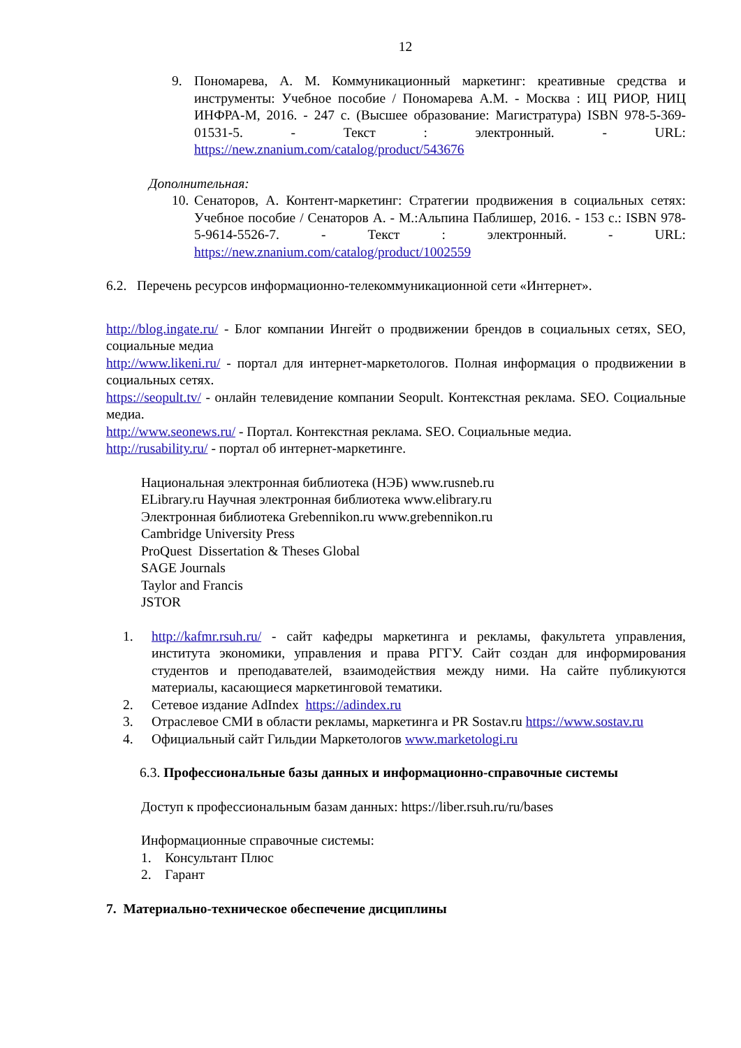12
9. Пономарева, А. М. Коммуникационный маркетинг: креативные средства и инструменты: Учебное пособие / Пономарева А.М. - Москва : ИЦ РИОР, НИЦ ИНФРА-М, 2016. - 247 с. (Высшее образование: Магистратура) ISBN 978-5-369-01531-5. - Текст : электронный. - URL: https://new.znanium.com/catalog/product/543676
Дополнительная:
10.
Сенаторов, А. Контент-маркетинг: Стратегии продвижения в социальных сетях: Учебное пособие / Сенаторов А. - М.:Альпина Паблишер, 2016. - 153 с.: ISBN 978-5-9614-5526-7. - Текст : электронный. - URL: https://new.znanium.com/catalog/product/1002559
6.2. Перечень ресурсов информационно-телекоммуникационной сети «Интернет».
http://blog.ingate.ru/ - Блог компании Ингейт о продвижении брендов в социальных сетях, SEO, социальные медиа
http://www.likeni.ru/ - портал для интернет-маркетологов. Полная информация о продвижении в социальных сетях.
https://seopult.tv/ - онлайн телевидение компании Seopult. Контекстная реклама. SEO. Социальные медиа.
http://www.seonews.ru/ - Портал. Контекстная реклама. SEO. Социальные медиа.
http://rusability.ru/ - портал об интернет-маркетинге.
Национальная электронная библиотека (НЭБ) www.rusneb.ru
ELibrary.ru Научная электронная библиотека www.elibrary.ru
Электронная библиотека Grebennikon.ru www.grebennikon.ru
Cambridge University Press
ProQuest Dissertation & Theses Global
SAGE Journals
Taylor and Francis
JSTOR
1. http://kafmr.rsuh.ru/ - сайт кафедры маркетинга и рекламы, факультета управления, института экономики, управления и права РГГУ. Сайт создан для информирования студентов и преподавателей, взаимодействия между ними. На сайте публикуются материалы, касающиеся маркетинговой тематики.
2. Сетевое издание AdIndex https://adindex.ru
3. Отраслевое СМИ в области рекламы, маркетинга и PR Sostav.ru https://www.sostav.ru
4. Официальный сайт Гильдии Маркетологов www.marketologi.ru
6.3. Профессиональные базы данных и информационно-справочные системы
Доступ к профессиональным базам данных: https://liber.rsuh.ru/ru/bases
Информационные справочные системы:
1. Консультант Плюс
2. Гарант
7. Материально-техническое обеспечение дисциплины